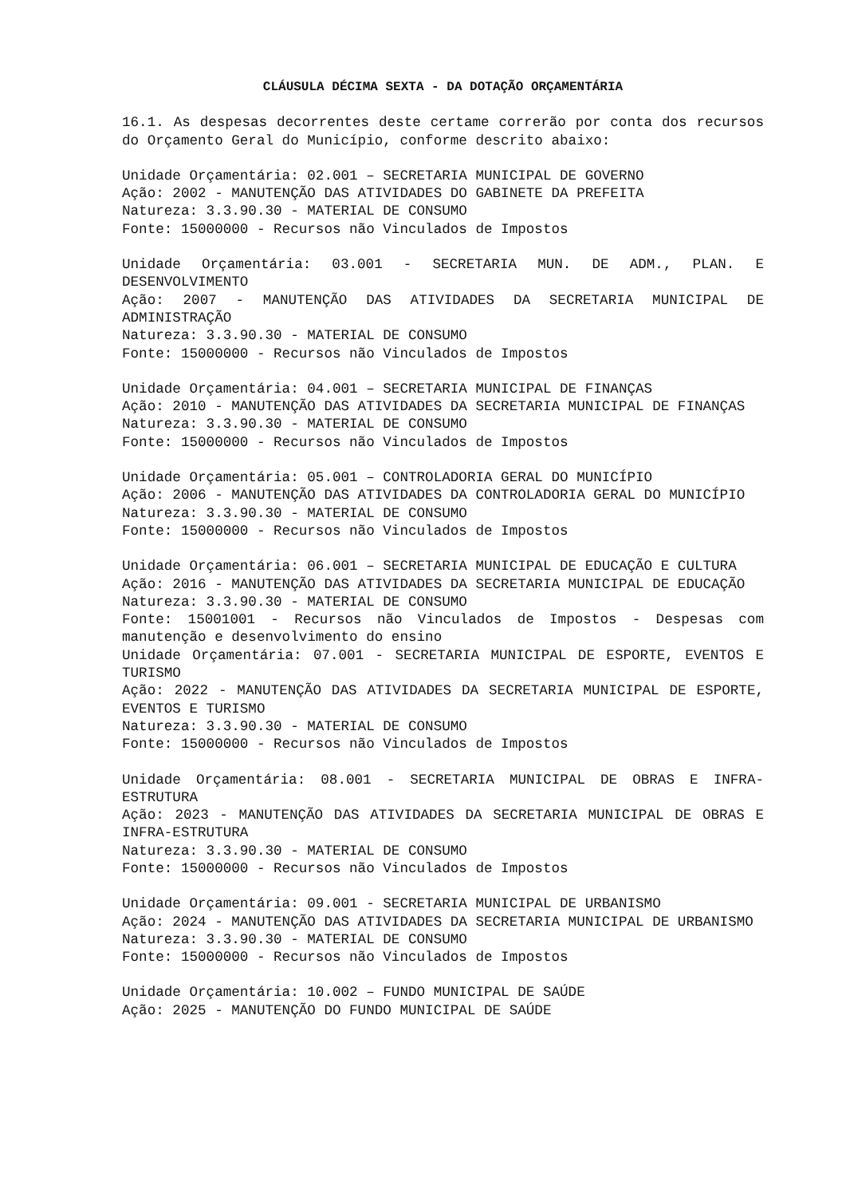CLÁUSULA DÉCIMA SEXTA - DA DOTAÇÃO ORÇAMENTÁRIA
16.1. As despesas decorrentes deste certame correrão por conta dos recursos do Orçamento Geral do Município, conforme descrito abaixo:
Unidade Orçamentária: 02.001 – SECRETARIA MUNICIPAL DE GOVERNO
Ação: 2002 - MANUTENÇÃO DAS ATIVIDADES DO GABINETE DA PREFEITA
Natureza: 3.3.90.30 - MATERIAL DE CONSUMO
Fonte: 15000000 - Recursos não Vinculados de Impostos
Unidade Orçamentária: 03.001 - SECRETARIA MUN. DE ADM., PLAN. E DESENVOLVIMENTO
Ação: 2007 - MANUTENÇÃO DAS ATIVIDADES DA SECRETARIA MUNICIPAL DE ADMINISTRAÇÃO
Natureza: 3.3.90.30 - MATERIAL DE CONSUMO
Fonte: 15000000 - Recursos não Vinculados de Impostos
Unidade Orçamentária: 04.001 – SECRETARIA MUNICIPAL DE FINANÇAS
Ação: 2010 - MANUTENÇÃO DAS ATIVIDADES DA SECRETARIA MUNICIPAL DE FINANÇAS
Natureza: 3.3.90.30 - MATERIAL DE CONSUMO
Fonte: 15000000 - Recursos não Vinculados de Impostos
Unidade Orçamentária: 05.001 – CONTROLADORIA GERAL DO MUNICÍPIO
Ação: 2006 - MANUTENÇÃO DAS ATIVIDADES DA CONTROLADORIA GERAL DO MUNICÍPIO
Natureza: 3.3.90.30 - MATERIAL DE CONSUMO
Fonte: 15000000 - Recursos não Vinculados de Impostos
Unidade Orçamentária: 06.001 – SECRETARIA MUNICIPAL DE EDUCAÇÃO E CULTURA
Ação: 2016 - MANUTENÇÃO DAS ATIVIDADES DA SECRETARIA MUNICIPAL DE EDUCAÇÃO
Natureza: 3.3.90.30 - MATERIAL DE CONSUMO
Fonte: 15001001 - Recursos não Vinculados de Impostos - Despesas com manutenção e desenvolvimento do ensino
Unidade Orçamentária: 07.001 - SECRETARIA MUNICIPAL DE ESPORTE, EVENTOS E TURISMO
Ação: 2022 - MANUTENÇÃO DAS ATIVIDADES DA SECRETARIA MUNICIPAL DE ESPORTE, EVENTOS E TURISMO
Natureza: 3.3.90.30 - MATERIAL DE CONSUMO
Fonte: 15000000 - Recursos não Vinculados de Impostos
Unidade Orçamentária: 08.001 - SECRETARIA MUNICIPAL DE OBRAS E INFRA-ESTRUTURA
Ação: 2023 - MANUTENÇÃO DAS ATIVIDADES DA SECRETARIA MUNICIPAL DE OBRAS E INFRA-ESTRUTURA
Natureza: 3.3.90.30 - MATERIAL DE CONSUMO
Fonte: 15000000 - Recursos não Vinculados de Impostos
Unidade Orçamentária: 09.001 - SECRETARIA MUNICIPAL DE URBANISMO
Ação: 2024 - MANUTENÇÃO DAS ATIVIDADES DA SECRETARIA MUNICIPAL DE URBANISMO
Natureza: 3.3.90.30 - MATERIAL DE CONSUMO
Fonte: 15000000 - Recursos não Vinculados de Impostos
Unidade Orçamentária: 10.002 – FUNDO MUNICIPAL DE SAÚDE
Ação: 2025 - MANUTENÇÃO DO FUNDO MUNICIPAL DE SAÚDE